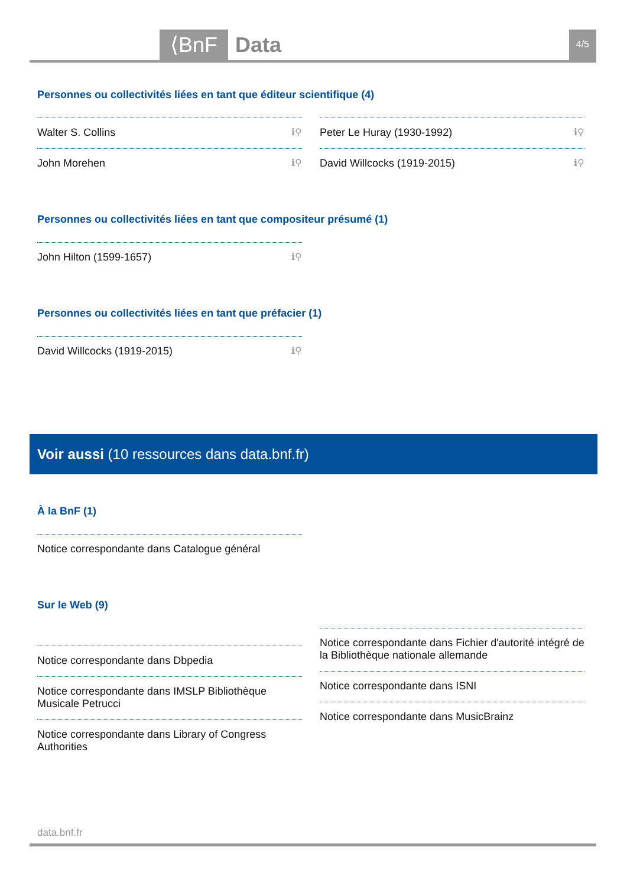⟨BnF Data 4/5
Personnes ou collectivités liées en tant que éditeur scientifique (4)
Walter S. Collins ℹ⚲
John Morehen ℹ⚲
Peter Le Huray (1930-1992) ℹ⚲
David Willcocks (1919-2015) ℹ⚲
Personnes ou collectivités liées en tant que compositeur présumé (1)
John Hilton (1599-1657) ℹ⚲
Personnes ou collectivités liées en tant que préfacier (1)
David Willcocks (1919-2015) ℹ⚲
Voir aussi (10 ressources dans data.bnf.fr)
À la BnF (1)
Notice correspondante dans Catalogue général
Sur le Web (9)
Notice correspondante dans Dbpedia
Notice correspondante dans IMSLP Bibliothèque Musicale Petrucci
Notice correspondante dans Library of Congress Authorities
Notice correspondante dans Fichier d'autorité intégré de la Bibliothèque nationale allemande
Notice correspondante dans ISNI
Notice correspondante dans MusicBrainz
data.bnf.fr